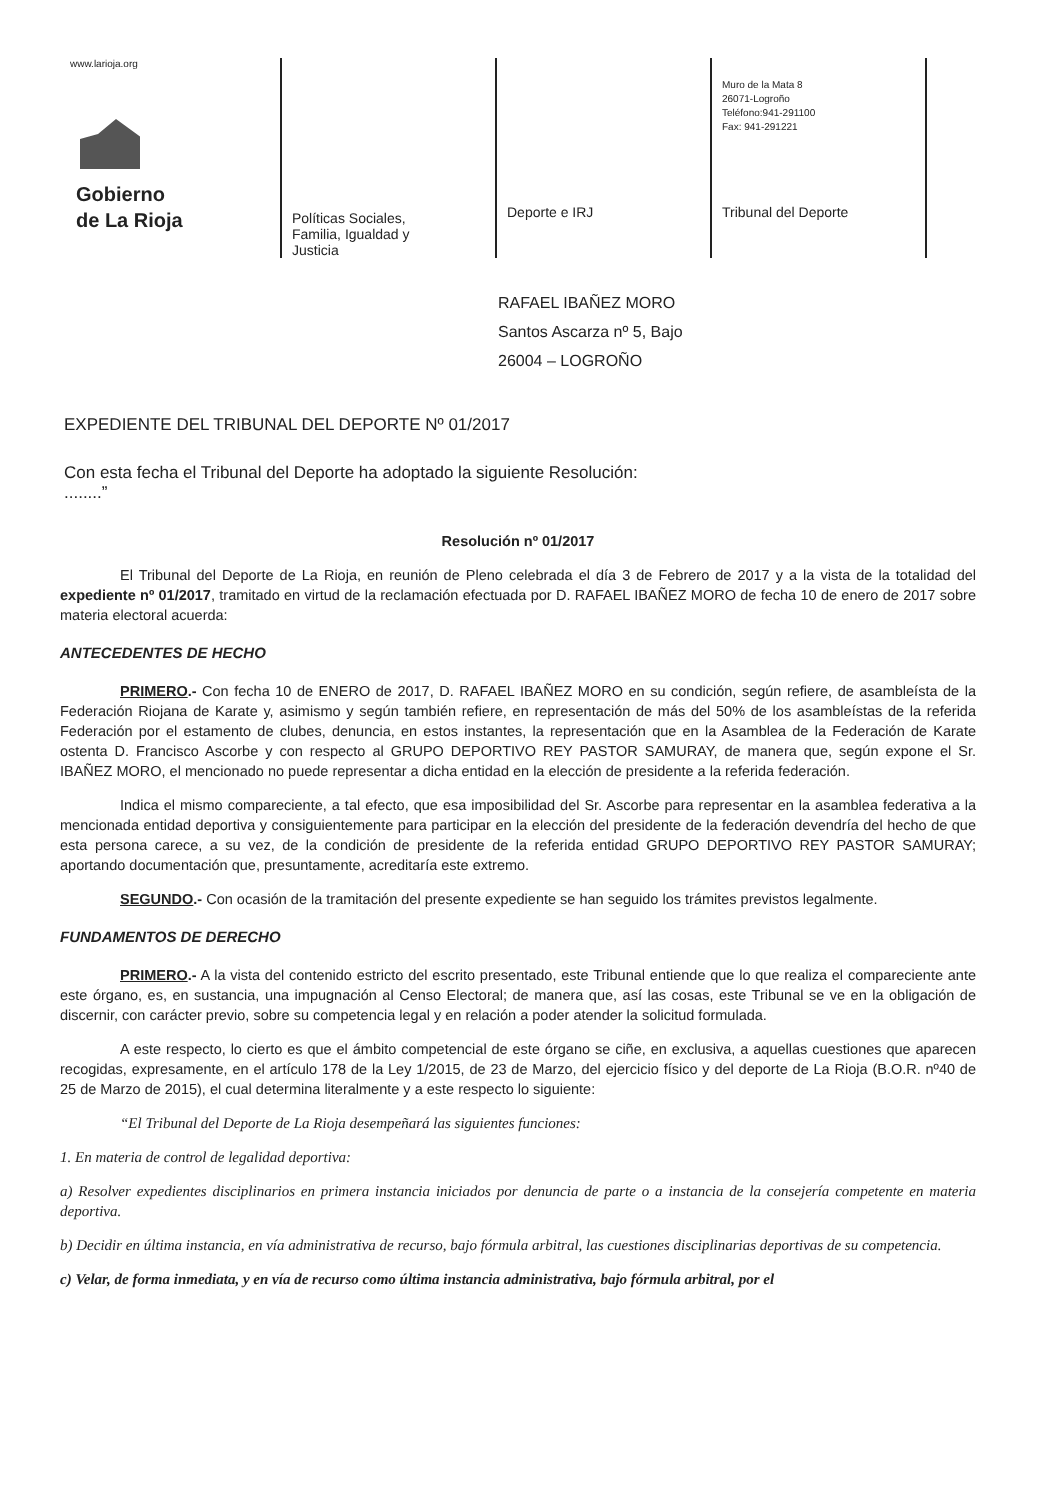www.larioja.org
Gobierno
de La Rioja
Políticas Sociales,
Familia, Igualdad y
Justicia
Deporte e IRJ
Muro de la Mata 8
26071-Logroño
Teléfono:941-291100
Fax: 941-291221
Tribunal del Deporte
RAFAEL IBAÑEZ MORO
Santos Ascarza nº 5, Bajo
26004 – LOGROÑO
EXPEDIENTE DEL TRIBUNAL DEL DEPORTE Nº 01/2017
Con esta fecha el Tribunal del Deporte ha adoptado la siguiente Resolución:
........”
Resolución nº 01/2017
El Tribunal del Deporte de La Rioja, en reunión de Pleno celebrada el día 3 de Febrero de 2017 y a la vista de la totalidad del expediente nº 01/2017, tramitado en virtud de la reclamación efectuada por D. RAFAEL IBAÑEZ MORO de fecha 10 de enero de 2017 sobre materia electoral acuerda:
ANTECEDENTES DE HECHO
PRIMERO.- Con fecha 10 de ENERO de 2017, D. RAFAEL IBAÑEZ MORO en su condición, según refiere, de asambleísta de la Federación Riojana de Karate y, asimismo y según también refiere, en representación de más del 50% de los asambleístas de la referida Federación por el estamento de clubes, denuncia, en estos instantes, la representación que en la Asamblea de la Federación de Karate ostenta D. Francisco Ascorbe y con respecto al GRUPO DEPORTIVO REY PASTOR SAMURAY, de manera que, según expone el Sr. IBAÑEZ MORO, el mencionado no puede representar a dicha entidad en la elección de presidente a la referida federación.
Indica el mismo compareciente, a tal efecto, que esa imposibilidad del Sr. Ascorbe para representar en la asamblea federativa a la mencionada entidad deportiva y consiguientemente para participar en la elección del presidente de la federación devendría del hecho de que esta persona carece, a su vez, de la condición de presidente de la referida entidad GRUPO DEPORTIVO REY PASTOR SAMURAY; aportando documentación que, presuntamente, acreditaría este extremo.
SEGUNDO.- Con ocasión de la tramitación del presente expediente se han seguido los trámites previstos legalmente.
FUNDAMENTOS DE DERECHO
PRIMERO.- A la vista del contenido estricto del escrito presentado, este Tribunal entiende que lo que realiza el compareciente ante este órgano, es, en sustancia, una impugnación al Censo Electoral; de manera que, así las cosas, este Tribunal se ve en la obligación de discernir, con carácter previo, sobre su competencia legal y en relación a poder atender la solicitud formulada.
A este respecto, lo cierto es que el ámbito competencial de este órgano se ciñe, en exclusiva, a aquellas cuestiones que aparecen recogidas, expresamente, en el artículo 178 de la Ley 1/2015, de 23 de Marzo, del ejercicio físico y del deporte de La Rioja (B.O.R. nº40 de 25 de Marzo de 2015), el cual determina literalmente y a este respecto lo siguiente:
“El Tribunal del Deporte de La Rioja desempeñará las siguientes funciones:
1. En materia de control de legalidad deportiva:
a) Resolver expedientes disciplinarios en primera instancia iniciados por denuncia de parte o a instancia de la consejería competente en materia deportiva.
b) Decidir en última instancia, en vía administrativa de recurso, bajo fórmula arbitral, las cuestiones disciplinarias deportivas de su competencia.
c) Velar, de forma inmediata, y en vía de recurso como última instancia administrativa, bajo fórmula arbitral, por el